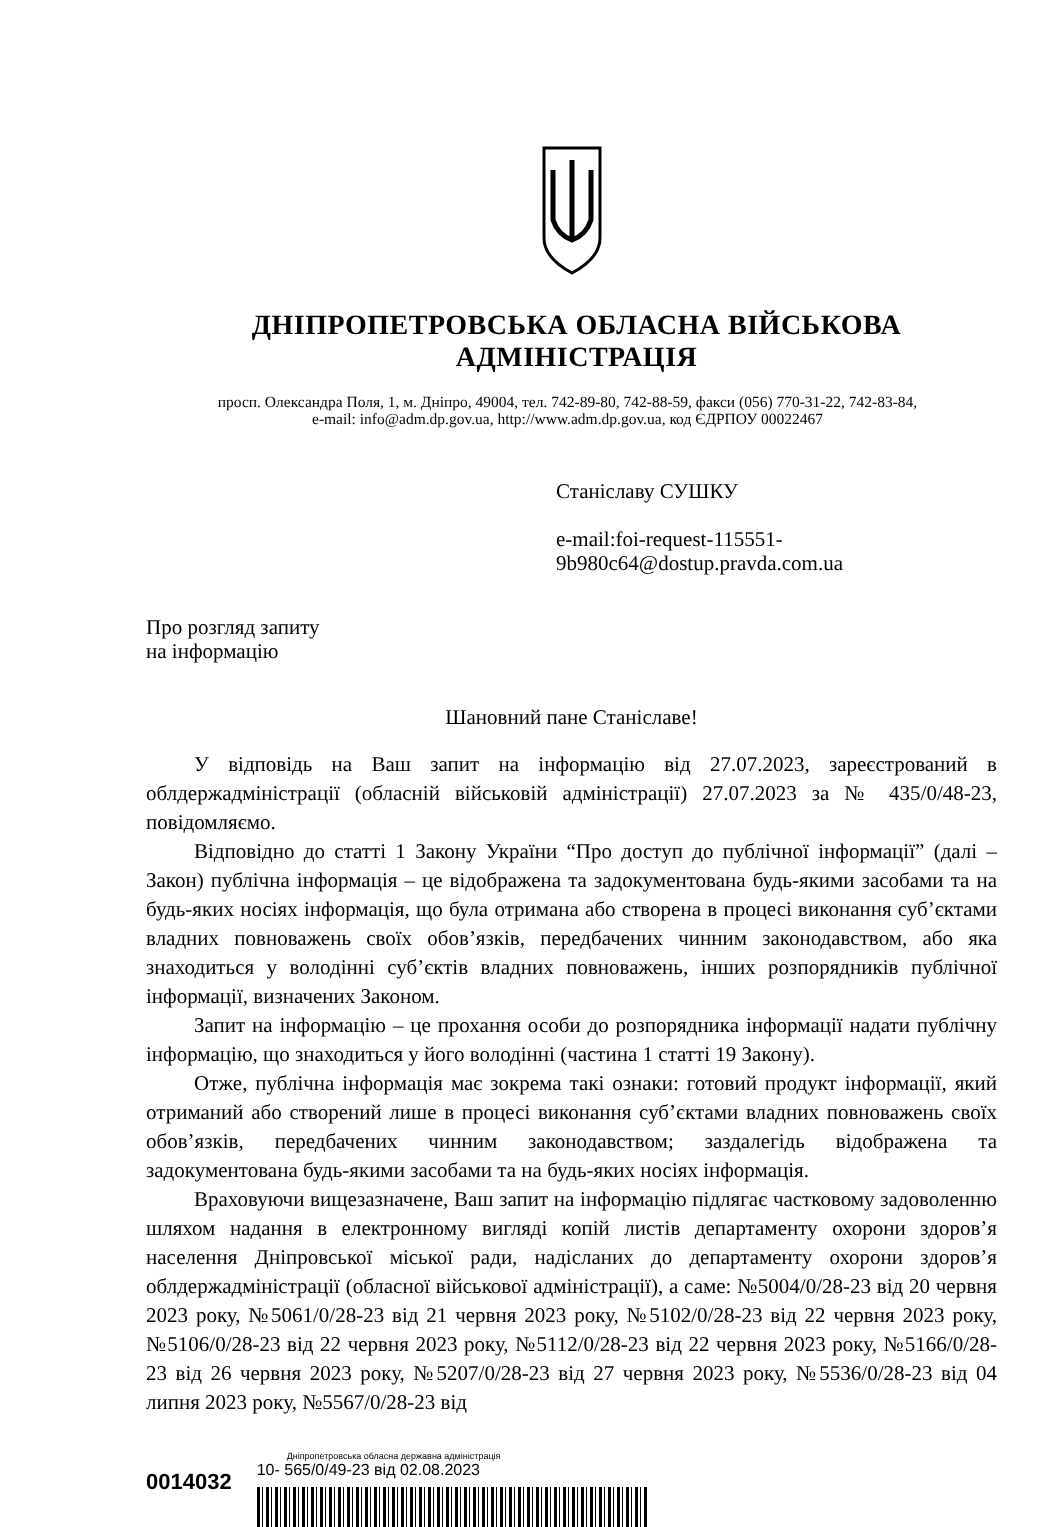ДНІПРОПЕТРОВСЬКА ОБЛАСНА ВІЙСЬКОВА АДМІНІСТРАЦІЯ
просп. Олександра Поля, 1, м. Дніпро, 49004, тел. 742-89-80, 742-88-59, факси (056) 770-31-22, 742-83-84,
e-mail: info@adm.dp.gov.ua, http://www.adm.dp.gov.ua, код ЄДРПОУ 00022467
Станіславу СУШКУ
e-mail:foi-request-115551-
9b980c64@dostup.pravda.com.ua
Про розгляд запиту
на інформацію
Шановний пане Станіславе!
У відповідь на Ваш запит на інформацію від 27.07.2023, зареєстрований в облдержадміністрації (обласній військовій адміністрації) 27.07.2023 за № 435/0/48-23, повідомляємо.
Відповідно до статті 1 Закону України “Про доступ до публічної інформації” (далі – Закон) публічна інформація – це відображена та задокументована будь-якими засобами та на будь-яких носіях інформація, що була отримана або створена в процесі виконання суб’єктами владних повноважень своїх обов’язків, передбачених чинним законодавством, або яка знаходиться у володінні суб’єктів владних повноважень, інших розпорядників публічної інформації, визначених Законом.
Запит на інформацію – це прохання особи до розпорядника інформації надати публічну інформацію, що знаходиться у його володінні (частина 1 статті 19 Закону).
Отже, публічна інформація має зокрема такі ознаки: готовий продукт інформації, який отриманий або створений лише в процесі виконання суб’єктами владних повноважень своїх обов’язків, передбачених чинним законодавством; заздалегідь відображена та задокументована будь-якими засобами та на будь-яких носіях інформація.
Враховуючи вищезазначене, Ваш запит на інформацію підлягає частковому задоволенню шляхом надання в електронному вигляді копій листів департаменту охорони здоров’я населення Дніпровської міської ради, надісланих до департаменту охорони здоров’я облдержадміністрації (обласної військової адміністрації), а саме: №5004/0/28-23 від 20 червня 2023 року, №5061/0/28-23 від 21 червня 2023 року, №5102/0/28-23 від 22 червня 2023 року, №5106/0/28-23 від 22 червня 2023 року, №5112/0/28-23 від 22 червня 2023 року, №5166/0/28-23 від 26 червня 2023 року, №5207/0/28-23 від 27 червня 2023 року, №5536/0/28-23 від 04 липня 2023 року, №5567/0/28-23 від
0014032
Дніпропетровська обласна державна адміністрація
10- 565/0/49-23 від 02.08.2023